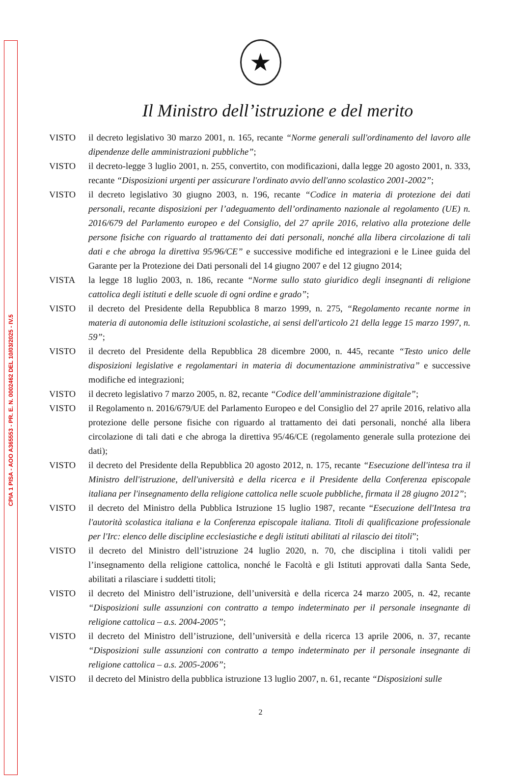CPIA 1 PISA - AOO A365553 - PR. E. N. 0002462 DEL 10/03/2025 - IV.5
★
Il Ministro dell’istruzione e del merito
VISTO il decreto legislativo 30 marzo 2001, n. 165, recante “Norme generali sull'ordinamento del lavoro alle dipendenze delle amministrazioni pubbliche”;
VISTO il decreto-legge 3 luglio 2001, n. 255, convertito, con modificazioni, dalla legge 20 agosto 2001, n. 333, recante “Disposizioni urgenti per assicurare l'ordinato avvio dell'anno scolastico 2001-2002”;
VISTO il decreto legislativo 30 giugno 2003, n. 196, recante “Codice in materia di protezione dei dati personali, recante disposizioni per l’adeguamento dell’ordinamento nazionale al regolamento (UE) n. 2016/679 del Parlamento europeo e del Consiglio, del 27 aprile 2016, relativo alla protezione delle persone fisiche con riguardo al trattamento dei dati personali, nonché alla libera circolazione di tali dati e che abroga la direttiva 95/96/CE” e successive modifiche ed integrazioni e le Linee guida del Garante per la Protezione dei Dati personali del 14 giugno 2007 e del 12 giugno 2014;
VISTA la legge 18 luglio 2003, n. 186, recante “Norme sullo stato giuridico degli insegnanti di religione cattolica degli istituti e delle scuole di ogni ordine e grado”;
VISTO il decreto del Presidente della Repubblica 8 marzo 1999, n. 275, “Regolamento recante norme in materia di autonomia delle istituzioni scolastiche, ai sensi dell'articolo 21 della legge 15 marzo 1997, n. 59”;
VISTO il decreto del Presidente della Repubblica 28 dicembre 2000, n. 445, recante “Testo unico delle disposizioni legislative e regolamentari in materia di documentazione amministrativa” e successive modifiche ed integrazioni;
VISTO il decreto legislativo 7 marzo 2005, n. 82, recante “Codice dell’amministrazione digitale”;
VISTO il Regolamento n. 2016/679/UE del Parlamento Europeo e del Consiglio del 27 aprile 2016, relativo alla protezione delle persone fisiche con riguardo al trattamento dei dati personali, nonché alla libera circolazione di tali dati e che abroga la direttiva 95/46/CE (regolamento generale sulla protezione dei dati);
VISTO il decreto del Presidente della Repubblica 20 agosto 2012, n. 175, recante “Esecuzione dell'intesa tra il Ministro dell'istruzione, dell'università e della ricerca e il Presidente della Conferenza episcopale italiana per l'insegnamento della religione cattolica nelle scuole pubbliche, firmata il 28 giugno 2012”;
VISTO il decreto del Ministro della Pubblica Istruzione 15 luglio 1987, recante “Esecuzione dell'Intesa tra l'autorità scolastica italiana e la Conferenza episcopale italiana. Titoli di qualificazione professionale per l'Irc: elenco delle discipline ecclesiastiche e degli istituti abilitati al rilascio dei titoli”;
VISTO il decreto del Ministro dell’istruzione 24 luglio 2020, n. 70, che disciplina i titoli validi per l’insegnamento della religione cattolica, nonché le Facoltà e gli Istituti approvati dalla Santa Sede, abilitati a rilasciare i suddetti titoli;
VISTO il decreto del Ministro dell’istruzione, dell’università e della ricerca 24 marzo 2005, n. 42, recante “Disposizioni sulle assunzioni con contratto a tempo indeterminato per il personale insegnante di religione cattolica – a.s. 2004-2005”;
VISTO il decreto del Ministro dell’istruzione, dell’università e della ricerca 13 aprile 2006, n. 37, recante “Disposizioni sulle assunzioni con contratto a tempo indeterminato per il personale insegnante di religione cattolica – a.s. 2005-2006”;
VISTO il decreto del Ministro della pubblica istruzione 13 luglio 2007, n. 61, recante “Disposizioni sulle
2